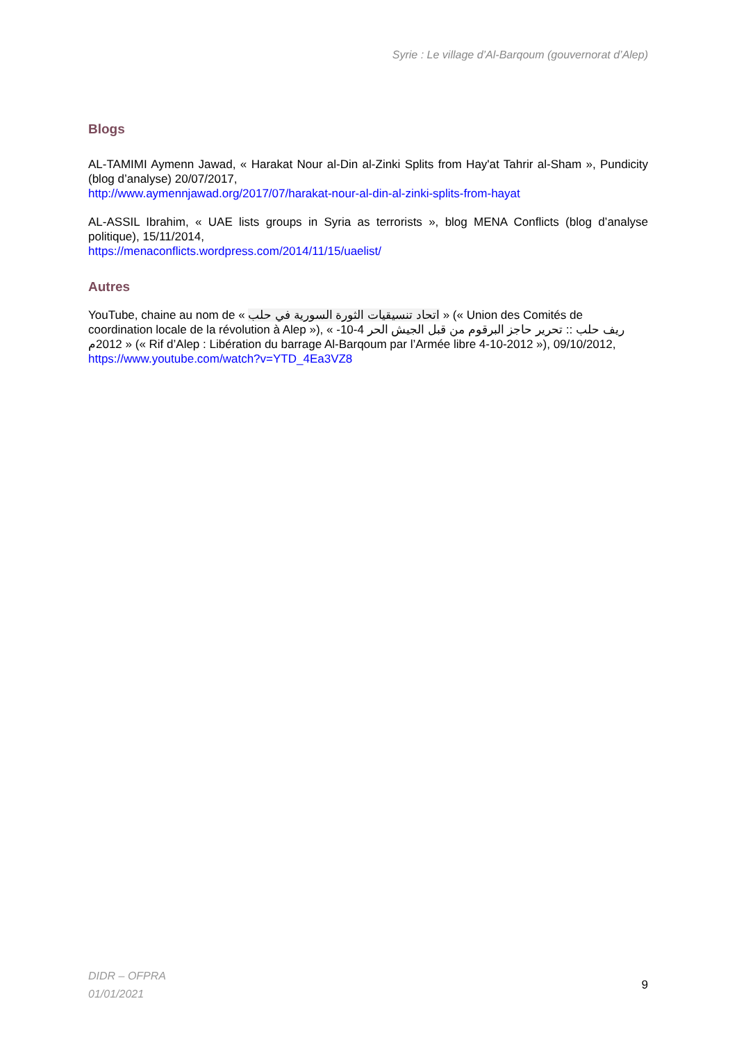Syrie : Le village d’Al-Barqoum (gouvernorat d’Alep)
Blogs
AL-TAMIMI Aymenn Jawad, « Harakat Nour al-Din al-Zinki Splits from Hay'at Tahrir al-Sham », Pundicity (blog d’analyse) 20/07/2017,
http://www.aymennjawad.org/2017/07/harakat-nour-al-din-al-zinki-splits-from-hayat
AL-ASSIL Ibrahim, « UAE lists groups in Syria as terrorists », blog MENA Conflicts (blog d’analyse politique), 15/11/2014,
https://menaconflicts.wordpress.com/2014/11/15/uaelist/
Autres
YouTube, chaine au nom de « اتحاد تنسيقيات الثورة السورية في حلب » (« Union des Comités de coordination locale de la révolution à Alep »), « ريف حلب :: تحرير حاجز البرقوم من قبل الجيش الحر 4-10-2012م » (« Rif d’Alep : Libération du barrage Al-Barqoum par l’Armée libre 4-10-2012 »), 09/10/2012,
https://www.youtube.com/watch?v=YTD_4Ea3VZ8
DIDR – OFPRA
01/01/2021
9